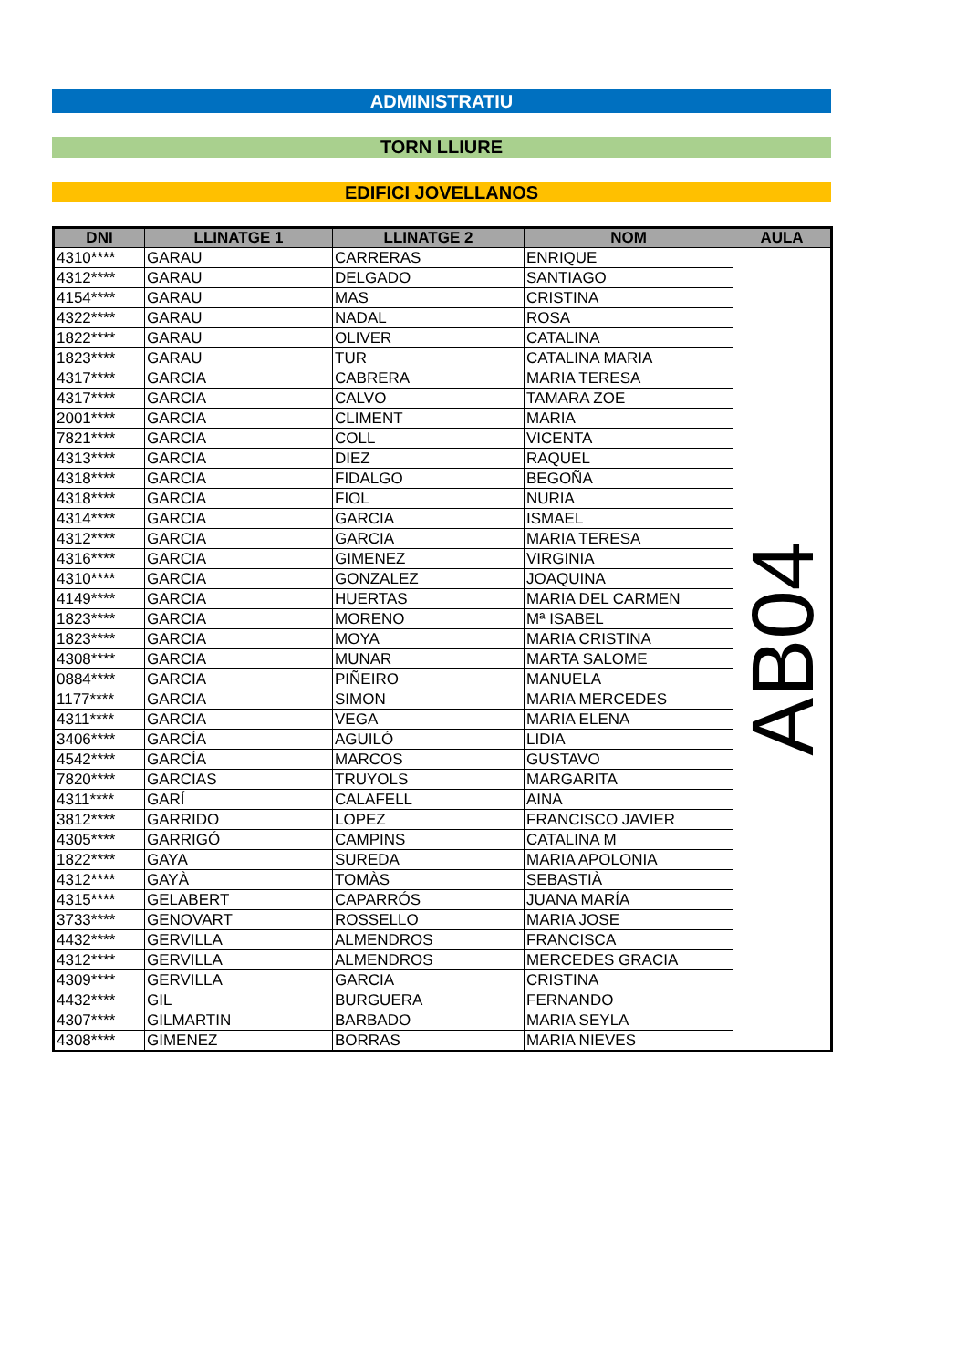ADMINISTRATIU
TORN LLIURE
EDIFICI JOVELLANOS
| DNI | LLINATGE 1 | LLINATGE 2 | NOM | AULA |
| --- | --- | --- | --- | --- |
| 4310**** | GARAU | CARRERAS | ENRIQUE | AB04 |
| 4312**** | GARAU | DELGADO | SANTIAGO | |
| 4154**** | GARAU | MAS | CRISTINA | |
| 4322**** | GARAU | NADAL | ROSA | |
| 1822**** | GARAU | OLIVER | CATALINA | |
| 1823**** | GARAU | TUR | CATALINA MARIA | |
| 4317**** | GARCIA | CABRERA | MARIA TERESA | |
| 4317**** | GARCIA | CALVO | TAMARA ZOE | |
| 2001**** | GARCIA | CLIMENT | MARIA | |
| 7821**** | GARCIA | COLL | VICENTA | |
| 4313**** | GARCIA | DIEZ | RAQUEL | |
| 4318**** | GARCIA | FIDALGO | BEGOÑA | |
| 4318**** | GARCIA | FIOL | NURIA | |
| 4314**** | GARCIA | GARCIA | ISMAEL | |
| 4312**** | GARCIA | GARCIA | MARIA TERESA | |
| 4316**** | GARCIA | GIMENEZ | VIRGINIA | |
| 4310**** | GARCIA | GONZALEZ | JOAQUINA | |
| 4149**** | GARCIA | HUERTAS | MARIA DEL CARMEN | |
| 1823**** | GARCIA | MORENO | Mª ISABEL | |
| 1823**** | GARCIA | MOYA | MARIA CRISTINA | |
| 4308**** | GARCIA | MUNAR | MARTA SALOME | |
| 0884**** | GARCIA | PIÑEIRO | MANUELA | |
| 1177**** | GARCIA | SIMON | MARIA MERCEDES | |
| 4311**** | GARCIA | VEGA | MARIA ELENA | |
| 3406**** | GARCÍA | AGUILÓ | LIDIA | |
| 4542**** | GARCÍA | MARCOS | GUSTAVO | |
| 7820**** | GARCIAS | TRUYOLS | MARGARITA | |
| 4311**** | GARÍ | CALAFELL | AINA | |
| 3812**** | GARRIDO | LOPEZ | FRANCISCO JAVIER | |
| 4305**** | GARRIGÓ | CAMPINS | CATALINA M | |
| 1822**** | GAYA | SUREDA | MARIA APOLONIA | |
| 4312**** | GAYÀ | TOMÀS | SEBASTIÀ | |
| 4315**** | GELABERT | CAPARRÓS | JUANA MARÍA | |
| 3733**** | GENOVART | ROSSELLO | MARIA JOSE | |
| 4432**** | GERVILLA | ALMENDROS | FRANCISCA | |
| 4312**** | GERVILLA | ALMENDROS | MERCEDES GRACIA | |
| 4309**** | GERVILLA | GARCIA | CRISTINA | |
| 4432**** | GIL | BURGUERA | FERNANDO | |
| 4307**** | GILMARTIN | BARBADO | MARIA SEYLA | |
| 4308**** | GIMENEZ | BORRAS | MARIA NIEVES | |